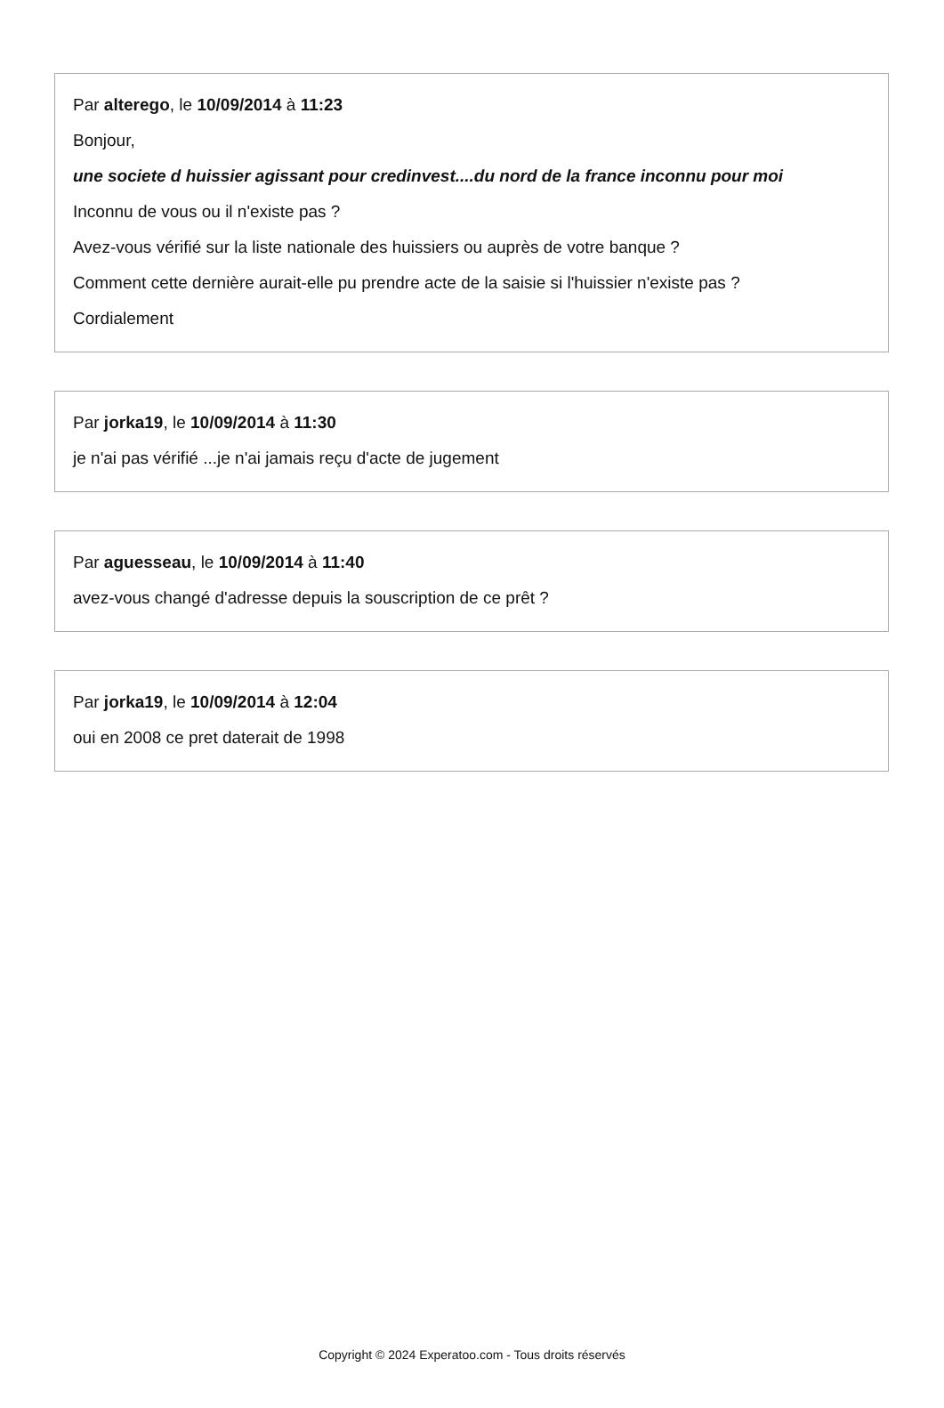Par alterego, le 10/09/2014 à 11:23
Bonjour,
une societe d huissier agissant pour credinvest....du nord de la france inconnu pour moi
Inconnu de vous ou il n'existe pas ?
Avez-vous vérifié sur la liste nationale des huissiers ou auprès de votre banque ?
Comment cette dernière aurait-elle pu prendre acte de la saisie si l'huissier n'existe pas ?
Cordialement
Par jorka19, le 10/09/2014 à 11:30
je n'ai pas vérifié ...je n'ai jamais reçu d'acte de jugement
Par aguesseau, le 10/09/2014 à 11:40
avez-vous changé d'adresse depuis la souscription de ce prêt ?
Par jorka19, le 10/09/2014 à 12:04
oui en 2008 ce pret daterait de 1998
Copyright © 2024 Experatoo.com - Tous droits réservés